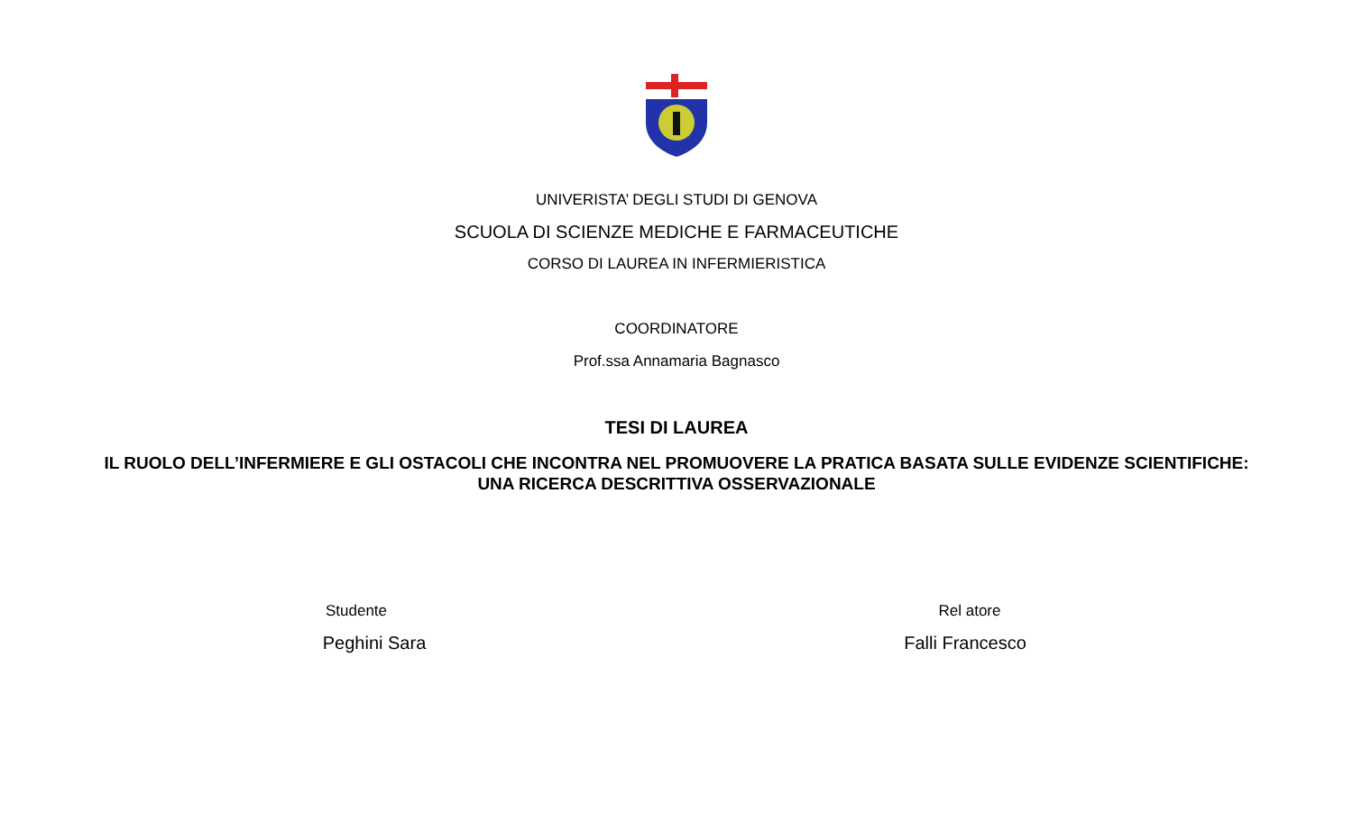UNIVERISTA’ DEGLI STUDI DI GENOVA
SCUOLA DI SCIENZE MEDICHE E FARMACEUTICHE
CORSO DI LAUREA IN INFERMIERISTICA
COORDINATORE
Prof.ssa Annamaria Bagnasco
TESI DI LAUREA
IL RUOLO DELL’INFERMIERE E GLI OSTACOLI CHE INCONTRA NEL PROMUOVERE LA PRATICA BASATA SULLE EVIDENZE SCIENTIFICHE:
UNA RICERCA DESCRITTIVA OSSERVAZIONALE
Studente
Peghini Sara
Rel atore
Falli Francesco